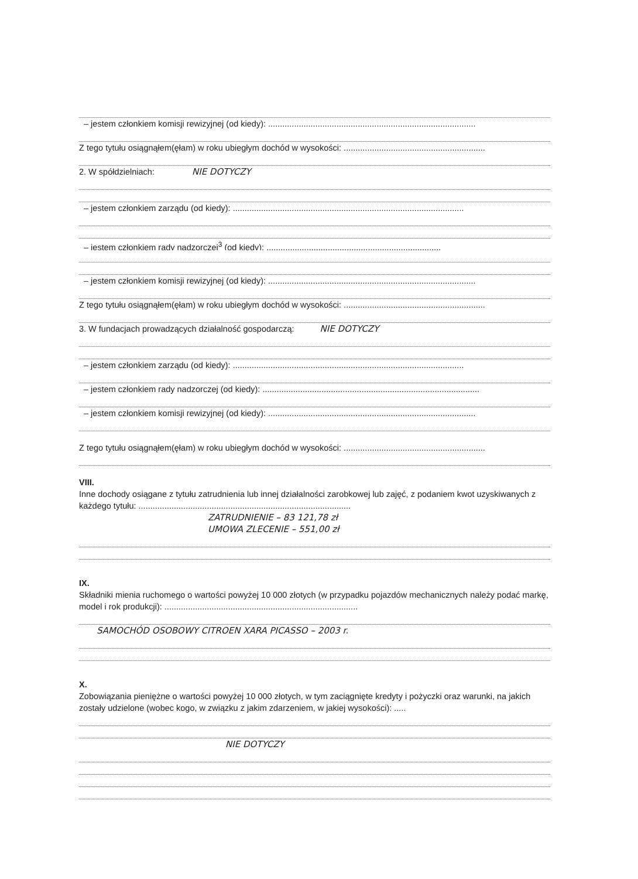– jestem członkiem komisji rewizyjnej (od kiedy): ........................................................................................
Z tego tytułu osiągnąłem(ęłam) w roku ubiegłym dochód w wysokości: ............................................................
2. W spółdzielniach: NIE DOTYCZY
– jestem członkiem zarządu (od kiedy): ..................................................................................................
– jestem członkiem rady nadzorczej<sup>3</sup> (od kiedy): ..........................................................................
– jestem członkiem komisji rewizyjnej (od kiedy): ........................................................................................
Z tego tytułu osiągnąłem(ęłam) w roku ubiegłym dochód w wysokości: ............................................................
3. W fundacjach prowadzących działalność gospodarczą: NIE DOTYCZY
– jestem członkiem zarządu (od kiedy): ..................................................................................................
– jestem członkiem rady nadzorczej (od kiedy): ............................................................................................
– jestem członkiem komisji rewizyjnej (od kiedy): ........................................................................................
Z tego tytułu osiągnąłem(ęłam) w roku ubiegłym dochód w wysokości: ............................................................
VIII.
Inne dochody osiągane z tytułu zatrudnienia lub innej działalności zarobkowej lub zajęć, z podaniem kwot uzyskiwanych z każdego tytułu: ..........................................................................................
ZATRUDNIENIE – 83 121,78 zł
UMOWA ZLECENIE – 551,00 zł
IX.
Składniki mienia ruchomego o wartości powyżej 10 000 złotych (w przypadku pojazdów mechanicznych należy podać markę, model i rok produkcji): ..................................................................................
SAMOCHÓD OSOBOWY CITROEN XARA PICASSO – 2003 r.
X.
Zobowiązania pieniężne o wartości powyżej 10 000 złotych, w tym zaciągnięte kredyty i pożyczki oraz warunki, na jakich zostały udzielone (wobec kogo, w związku z jakim zdarzeniem, w jakiej wysokości): .....
NIE DOTYCZY